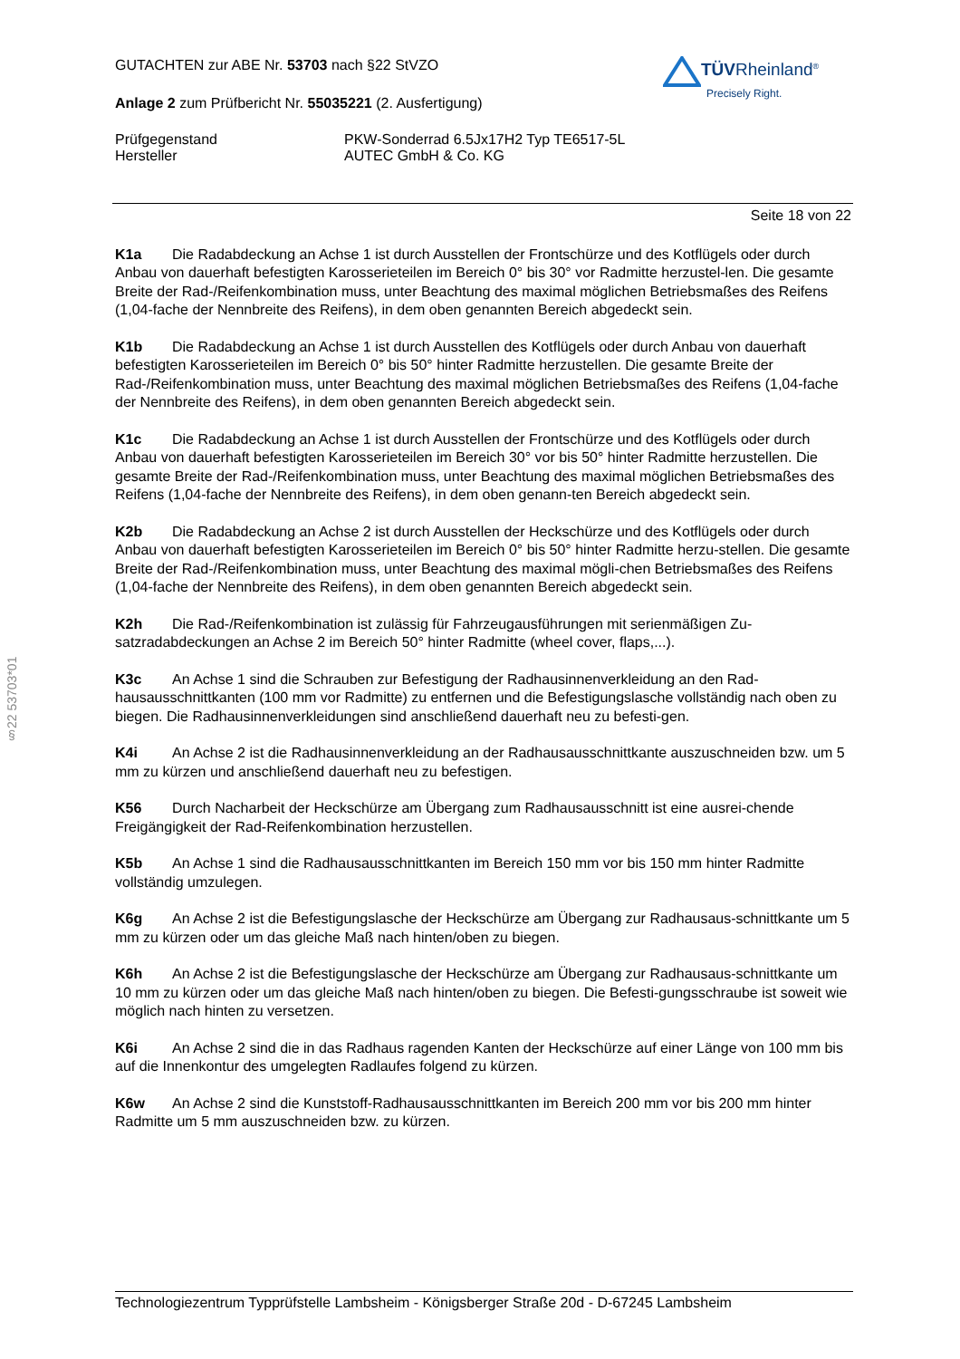§22 53703*01
TÜVRheinland<sup>®</sup>
Precisely Right.
GUTACHTEN zur ABE Nr. 53703 nach §22 StVZO
Anlage 2 zum Prüfbericht Nr. 55035221 (2. Ausfertigung)
Prüfgegenstand PKW-Sonderrad 6.5Jx17H2 Typ TE6517-5L
Hersteller AUTEC GmbH & Co. KG
Seite 18 von 22
K1a Die Radabdeckung an Achse 1 ist durch Ausstellen der Frontschürze und des Kotflügels oder durch Anbau von dauerhaft befestigten Karosserieteilen im Bereich 0° bis 30° vor Radmitte herzustel-len. Die gesamte Breite der Rad-/Reifenkombination muss, unter Beachtung des maximal möglichen Betriebsmaßes des Reifens (1,04-fache der Nennbreite des Reifens), in dem oben genannten Bereich abgedeckt sein.
K1b Die Radabdeckung an Achse 1 ist durch Ausstellen des Kotflügels oder durch Anbau von dauerhaft befestigten Karosserieteilen im Bereich 0° bis 50° hinter Radmitte herzustellen. Die gesamte Breite der Rad-/Reifenkombination muss, unter Beachtung des maximal möglichen Betriebsmaßes des Reifens (1,04-fache der Nennbreite des Reifens), in dem oben genannten Bereich abgedeckt sein.
K1c Die Radabdeckung an Achse 1 ist durch Ausstellen der Frontschürze und des Kotflügels oder durch Anbau von dauerhaft befestigten Karosserieteilen im Bereich 30° vor bis 50° hinter Radmitte herzustellen. Die gesamte Breite der Rad-/Reifenkombination muss, unter Beachtung des maximal möglichen Betriebsmaßes des Reifens (1,04-fache der Nennbreite des Reifens), in dem oben genann-ten Bereich abgedeckt sein.
K2b Die Radabdeckung an Achse 2 ist durch Ausstellen der Heckschürze und des Kotflügels oder durch Anbau von dauerhaft befestigten Karosserieteilen im Bereich 0° bis 50° hinter Radmitte herzu-stellen. Die gesamte Breite der Rad-/Reifenkombination muss, unter Beachtung des maximal mögli-chen Betriebsmaßes des Reifens (1,04-fache der Nennbreite des Reifens), in dem oben genannten Bereich abgedeckt sein.
K2h Die Rad-/Reifenkombination ist zulässig für Fahrzeugausführungen mit serienmäßigen Zu-satzradabdeckungen an Achse 2 im Bereich 50° hinter Radmitte (wheel cover, flaps,...).
K3c An Achse 1 sind die Schrauben zur Befestigung der Radhausinnenverkleidung an den Rad-hausausschnittkanten (100 mm vor Radmitte) zu entfernen und die Befestigungslasche vollständig nach oben zu biegen. Die Radhausinnenverkleidungen sind anschließend dauerhaft neu zu befesti-gen.
K4i An Achse 2 ist die Radhausinnenverkleidung an der Radhausausschnittkante auszuschneiden bzw. um 5 mm zu kürzen und anschließend dauerhaft neu zu befestigen.
K56 Durch Nacharbeit der Heckschürze am Übergang zum Radhausausschnitt ist eine ausrei-chende Freigängigkeit der Rad-Reifenkombination herzustellen.
K5b An Achse 1 sind die Radhausausschnittkanten im Bereich 150 mm vor bis 150 mm hinter Radmitte vollständig umzulegen.
K6g An Achse 2 ist die Befestigungslasche der Heckschürze am Übergang zur Radhausaus-schnittkante um 5 mm zu kürzen oder um das gleiche Maß nach hinten/oben zu biegen.
K6h An Achse 2 ist die Befestigungslasche der Heckschürze am Übergang zur Radhausaus-schnittkante um 10 mm zu kürzen oder um das gleiche Maß nach hinten/oben zu biegen. Die Befesti-gungsschraube ist soweit wie möglich nach hinten zu versetzen.
K6i An Achse 2 sind die in das Radhaus ragenden Kanten der Heckschürze auf einer Länge von 100 mm bis auf die Innenkontur des umgelegten Radlaufes folgend zu kürzen.
K6w An Achse 2 sind die Kunststoff-Radhausausschnittkanten im Bereich 200 mm vor bis 200 mm hinter Radmitte um 5 mm auszuschneiden bzw. zu kürzen.
Technologiezentrum Typprüfstelle Lambsheim - Königsberger Straße 20d - D-67245 Lambsheim